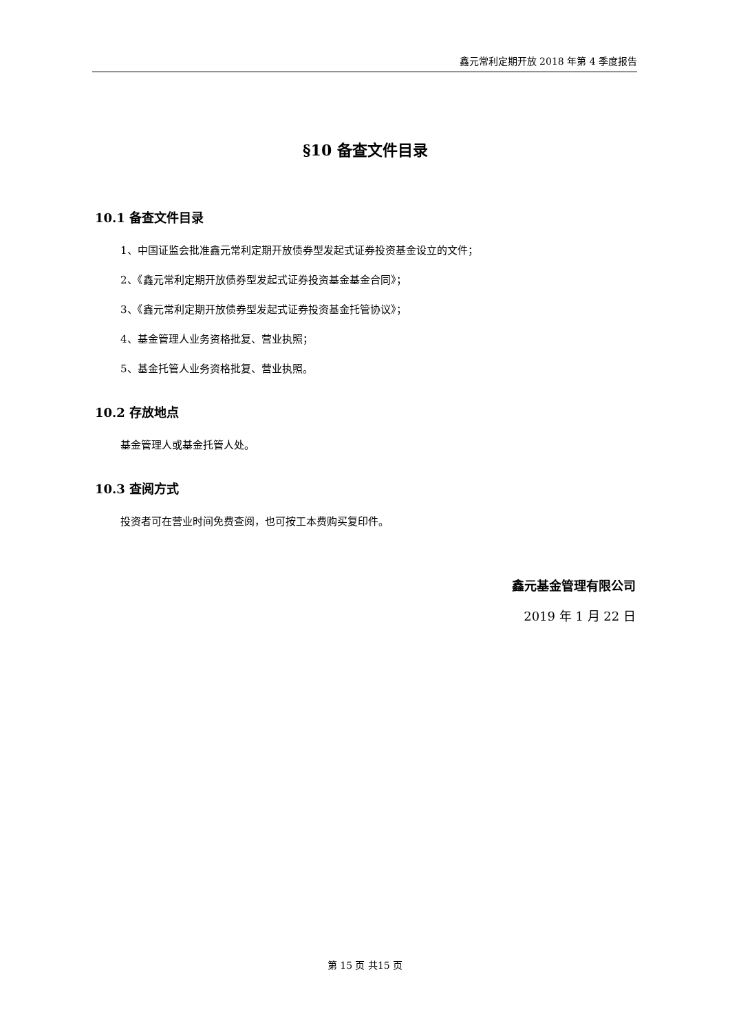鑫元常利定期开放 2018 年第 4 季度报告
§10 备查文件目录
10.1 备查文件目录
1、中国证监会批准鑫元常利定期开放债券型发起式证券投资基金设立的文件；
2、《鑫元常利定期开放债券型发起式证券投资基金基金合同》；
3、《鑫元常利定期开放债券型发起式证券投资基金托管协议》；
4、基金管理人业务资格批复、营业执照；
5、基金托管人业务资格批复、营业执照。
10.2 存放地点
基金管理人或基金托管人处。
10.3 查阅方式
投资者可在营业时间免费查阅，也可按工本费购买复印件。
鑫元基金管理有限公司
2019 年 1 月 22 日
第 15 页 共15 页